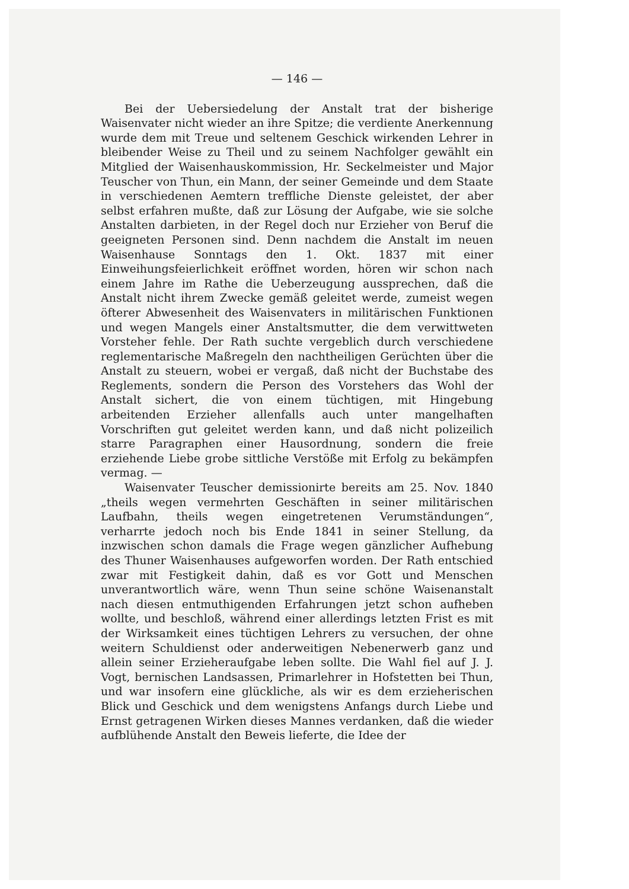— 146 —
Bei der Uebersiedelung der Anstalt trat der bisherige Waisenvater nicht wieder an ihre Spitze; die verdiente Anerkennung wurde dem mit Treue und seltenem Geschick wirkenden Lehrer in bleibender Weise zu Theil und zu seinem Nachfolger gewählt ein Mitglied der Waisenhauskommission, Hr. Seckelmeister und Major Teuscher von Thun, ein Mann, der seiner Gemeinde und dem Staate in verschiedenen Aemtern treffliche Dienste geleistet, der aber selbst erfahren mußte, daß zur Lösung der Aufgabe, wie sie solche Anstalten darbieten, in der Regel doch nur Erzieher von Beruf die geeigneten Personen sind. Denn nachdem die Anstalt im neuen Waisenhause Sonntags den 1. Okt. 1837 mit einer Einweihungsfeierlichkeit eröffnet worden, hören wir schon nach einem Jahre im Rathe die Ueberzeugung aussprechen, daß die Anstalt nicht ihrem Zwecke gemäß geleitet werde, zumeist wegen öfterer Abwesenheit des Waisenvaters in militärischen Funktionen und wegen Mangels einer Anstaltsmutter, die dem verwittweten Vorsteher fehle. Der Rath suchte vergeblich durch verschiedene reglementarische Maßregeln den nachtheiligen Gerüchten über die Anstalt zu steuern, wobei er vergaß, daß nicht der Buchstabe des Reglements, sondern die Person des Vorstehers das Wohl der Anstalt sichert, die von einem tüchtigen, mit Hingebung arbeitenden Erzieher allenfalls auch unter mangelhaften Vorschriften gut geleitet werden kann, und daß nicht polizeilich starre Paragraphen einer Hausordnung, sondern die freie erziehende Liebe grobe sittliche Verstöße mit Erfolg zu bekämpfen vermag. —
Waisenvater Teuscher demissionirte bereits am 25. Nov. 1840 „theils wegen vermehrten Geschäften in seiner militärischen Laufbahn, theils wegen eingetretenen Verumständungen“, verharrte jedoch noch bis Ende 1841 in seiner Stellung, da inzwischen schon damals die Frage wegen gänzlicher Aufhebung des Thuner Waisenhauses aufgeworfen worden. Der Rath entschied zwar mit Festigkeit dahin, daß es vor Gott und Menschen unverantwortlich wäre, wenn Thun seine schöne Waisenanstalt nach diesen entmuthigenden Erfahrungen jetzt schon aufheben wollte, und beschloß, während einer allerdings letzten Frist es mit der Wirksamkeit eines tüchtigen Lehrers zu versuchen, der ohne weitern Schuldienst oder anderweitigen Nebenerwerb ganz und allein seiner Erzieheraufgabe leben sollte. Die Wahl fiel auf J. J. Vogt, bernischen Landsassen, Primarlehrer in Hofstetten bei Thun, und war insofern eine glückliche, als wir es dem erzieherischen Blick und Geschick und dem wenigstens Anfangs durch Liebe und Ernst getragenen Wirken dieses Mannes verdanken, daß die wieder aufblühende Anstalt den Beweis lieferte, die Idee der